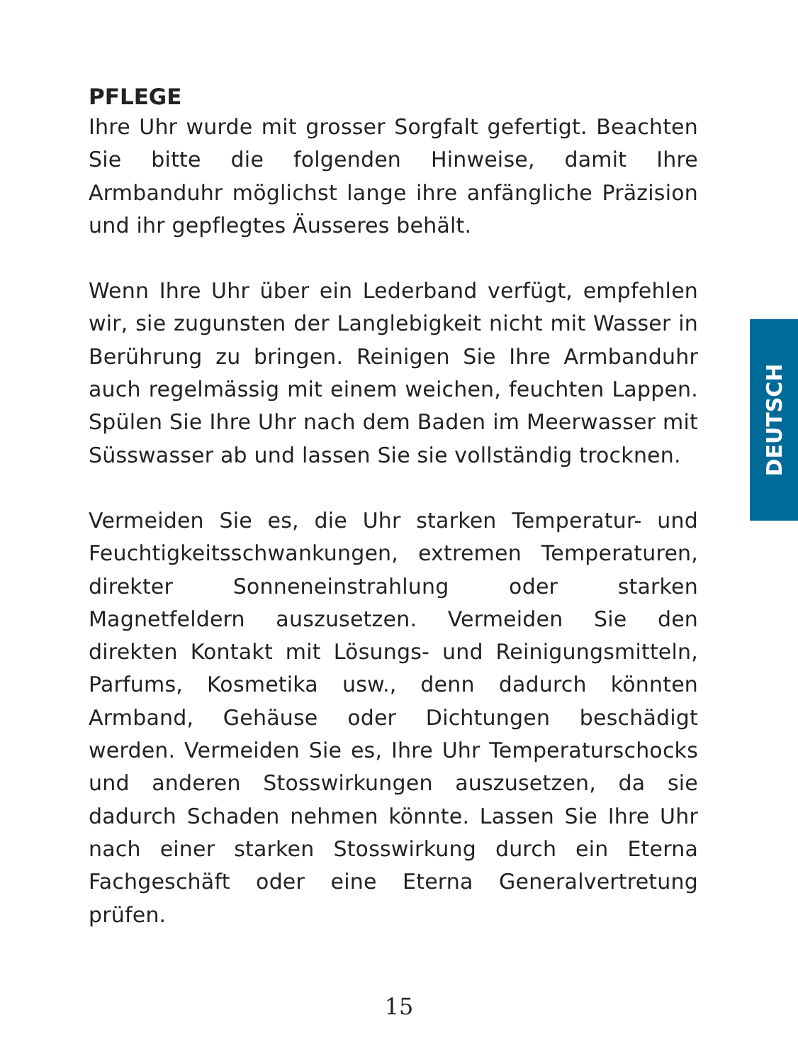PFLEGE
Ihre Uhr wurde mit grosser Sorgfalt gefertigt. Beachten Sie bitte die folgenden Hinweise, damit Ihre Armbanduhr möglichst lange ihre anfängliche Präzision und ihr gepflegtes Äusseres behält.
Wenn Ihre Uhr über ein Lederband verfügt, empfehlen wir, sie zugunsten der Langlebigkeit nicht mit Wasser in Berührung zu bringen. Reinigen Sie Ihre Armbanduhr auch regelmässig mit einem weichen, feuchten Lappen. Spülen Sie Ihre Uhr nach dem Baden im Meerwasser mit Süsswasser ab und lassen Sie sie vollständig trocknen.
Vermeiden Sie es, die Uhr starken Temperatur- und Feuchtigkeitsschwankungen, extremen Temperaturen, direkter Sonneneinstrahlung oder starken Magnetfeldern auszusetzen. Vermeiden Sie den direkten Kontakt mit Lösungs- und Reinigungsmitteln, Parfums, Kosmetika usw., denn dadurch könnten Armband, Gehäuse oder Dichtungen beschädigt werden. Vermeiden Sie es, Ihre Uhr Temperaturschocks und anderen Stosswirkungen auszusetzen, da sie dadurch Schaden nehmen könnte. Lassen Sie Ihre Uhr nach einer starken Stosswirkung durch ein Eterna Fachgeschäft oder eine Eterna Generalvertretung prüfen.
DEUTSCH
15